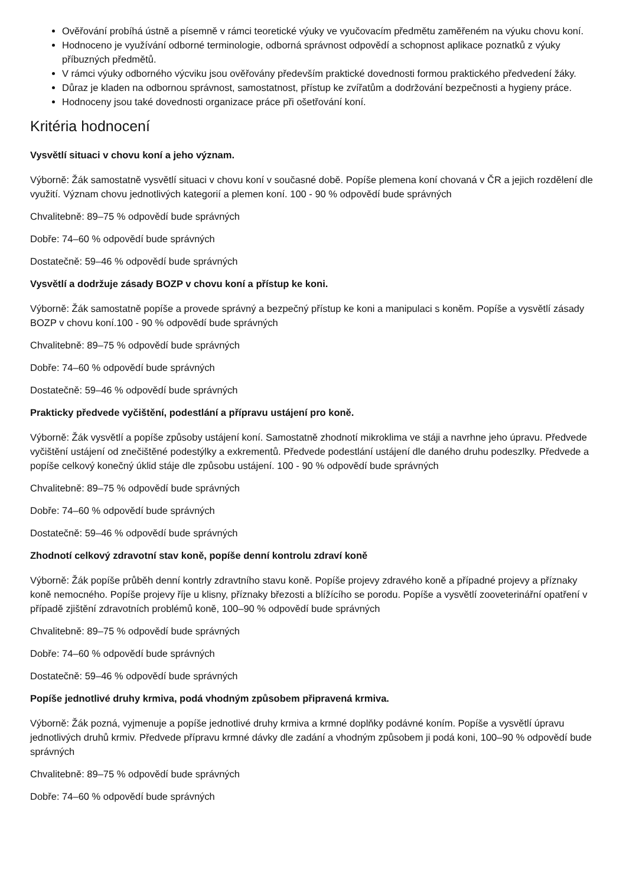Ověřování probíhá ústně a písemně v rámci teoretické výuky ve vyučovacím předmětu zaměřeném na výuku chovu koní.
Hodnoceno je využívání odborné terminologie, odborná správnost odpovědí a schopnost aplikace poznatků z výuky příbuzných předmětů.
V rámci výuky odborného výcviku jsou ověřovány především praktické dovednosti formou praktického předvedení žáky.
Důraz je kladen na odbornou správnost, samostatnost, přístup ke zvířatům a dodržování bezpečnosti a hygieny práce.
Hodnoceny jsou také dovednosti organizace práce při ošetřování koní.
Kritéria hodnocení
Vysvětlí situaci v chovu koní a jeho význam.
Výborně: Žák samostatně vysvětlí situaci v chovu koní v současné době. Popíše plemena koní chovaná v ČR a jejich rozdělení dle využití. Význam chovu jednotlivých kategorií a plemen koní. 100 - 90 % odpovědí bude správných
Chvalitebně: 89–75 % odpovědí bude správných
Dobře: 74–60 % odpovědí bude správných
Dostatečně: 59–46 % odpovědí bude správných
Vysvětlí a dodržuje zásady BOZP v chovu koní a přístup ke koni.
Výborně: Žák samostatně popíše a provede správný a bezpečný přístup ke koni a manipulaci s koněm. Popíše a vysvětlí zásady BOZP v chovu koní.100 - 90 % odpovědí bude správných
Chvalitebně: 89–75 % odpovědí bude správných
Dobře: 74–60 % odpovědí bude správných
Dostatečně: 59–46 % odpovědí bude správných
Prakticky předvede vyčištění, podestlání a přípravu ustájení pro koně.
Výborně: Žák vysvětlí a popíše způsoby ustájení koní. Samostatně zhodnotí mikroklima ve stáji a navrhne jeho úpravu. Předvede vyčištění ustájení od znečištěné podestýlky a exkrementů. Předvede podestlání ustájení dle daného druhu podeszlky. Předvede a popíše celkový konečný úklid stáje dle způsobu ustájení. 100 - 90 % odpovědí bude správných
Chvalitebně: 89–75 % odpovědí bude správných
Dobře: 74–60 % odpovědí bude správných
Dostatečně: 59–46 % odpovědí bude správných
Zhodnotí celkový zdravotní stav koně, popíše denní kontrolu zdraví koně
Výborně: Žák popíše průběh denní kontrly zdravtního stavu koně. Popíše projevy zdravého koně a případné projevy a příznaky koně nemocného. Popíše projevy říje u klisny, příznaky březosti a blížícího se porodu. Popíše a vysvětlí zooveterinářní opatření v případě zjištění zdravotních problémů koně, 100–90 % odpovědí bude správných
Chvalitebně: 89–75 % odpovědí bude správných
Dobře: 74–60 % odpovědí bude správných
Dostatečně: 59–46 % odpovědí bude správných
Popíše jednotlivé druhy krmiva, podá vhodným způsobem připravená krmiva.
Výborně: Žák pozná, vyjmenuje a popíše jednotlivé druhy krmiva a krmné doplňky podávné koním. Popíše a vysvětlí úpravu jednotlivých druhů krmiv. Předvede přípravu krmné dávky dle zadání a vhodným způsobem ji podá koni, 100–90 % odpovědí bude správných
Chvalitebně: 89–75 % odpovědí bude správných
Dobře: 74–60 % odpovědí bude správných